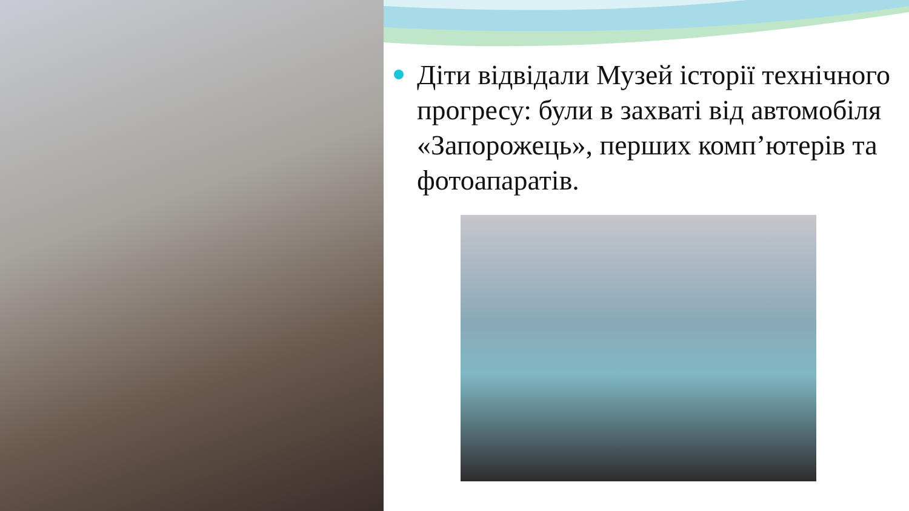Діти відвідали Музей історії технічного прогресу: були в захваті від автомобіля «Запорожець», перших комп’ютерів та фотоапаратів.